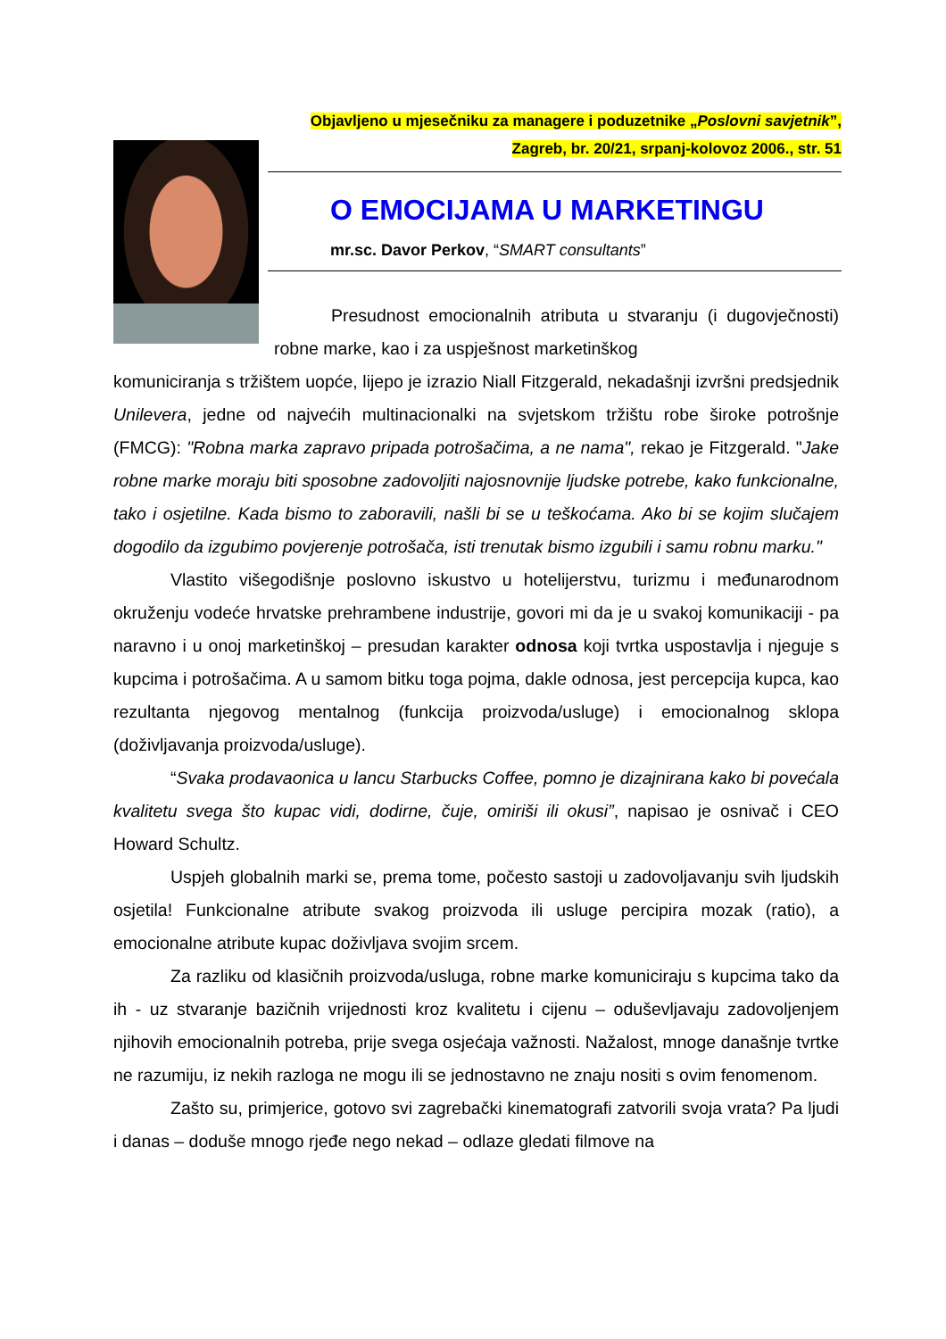Objavljeno u mjesečniku za managere i poduzetnike „Poslovni savjetnik”,
Zagreb, br. 20/21, srpanj-kolovoz 2006., str. 51
O EMOCIJAMA U MARKETINGU
mr.sc. Davor Perkov, “SMART consultants”
Presudnost emocionalnih atributa u stvaranju (i dugovječnosti) robne marke, kao i za uspješnost marketinškog
komuniciranja s tržištem uopće, lijepo je izrazio Niall Fitzgerald, nekadašnji izvršni predsjednik Unilevera, jedne od najvećih multinacionalki na svjetskom tržištu robe široke potrošnje (FMCG): "Robna marka zapravo pripada potrošačima, a ne nama", rekao je Fitzgerald. "Jake robne marke moraju biti sposobne zadovoljiti najosnovnije ljudske potrebe, kako funkcionalne, tako i osjetilne. Kada bismo to zaboravili, našli bi se u teškoćama. Ako bi se kojim slučajem dogodilo da izgubimo povjerenje potrošača, isti trenutak bismo izgubili i samu robnu marku."
Vlastito višegodišnje poslovno iskustvo u hotelijerstvu, turizmu i međunarodnom okruženju vodeće hrvatske prehrambene industrije, govori mi da je u svakoj komunikaciji - pa naravno i u onoj marketinškoj – presudan karakter odnosa koji tvrtka uspostavlja i njeguje s kupcima i potrošačima. A u samom bitku toga pojma, dakle odnosa, jest percepcija kupca, kao rezultanta njegovog mentalnog (funkcija proizvoda/usluge) i emocionalnog sklopa (doživljavanja proizvoda/usluge).
“Svaka prodavaonica u lancu Starbucks Coffee, pomno je dizajnirana kako bi povećala kvalitetu svega što kupac vidi, dodirne, čuje, omiriši ili okusi”, napisao je osnivač i CEO Howard Schultz.
Uspjeh globalnih marki se, prema tome, počesto sastoji u zadovoljavanju svih ljudskih osjetila! Funkcionalne atribute svakog proizvoda ili usluge percipira mozak (ratio), a emocionalne atribute kupac doživljava svojim srcem.
Za razliku od klasičnih proizvoda/usluga, robne marke komuniciraju s kupcima tako da ih - uz stvaranje bazičnih vrijednosti kroz kvalitetu i cijenu – oduševljavaju zadovoljenjem njihovih emocionalnih potreba, prije svega osjećaja važnosti. Nažalost, mnoge današnje tvrtke ne razumiju, iz nekih razloga ne mogu ili se jednostavno ne znaju nositi s ovim fenomenom.
Zašto su, primjerice, gotovo svi zagrebački kinematografi zatvorili svoja vrata? Pa ljudi i danas – doduše mnogo rjeđe nego nekad – odlaze gledati filmove na